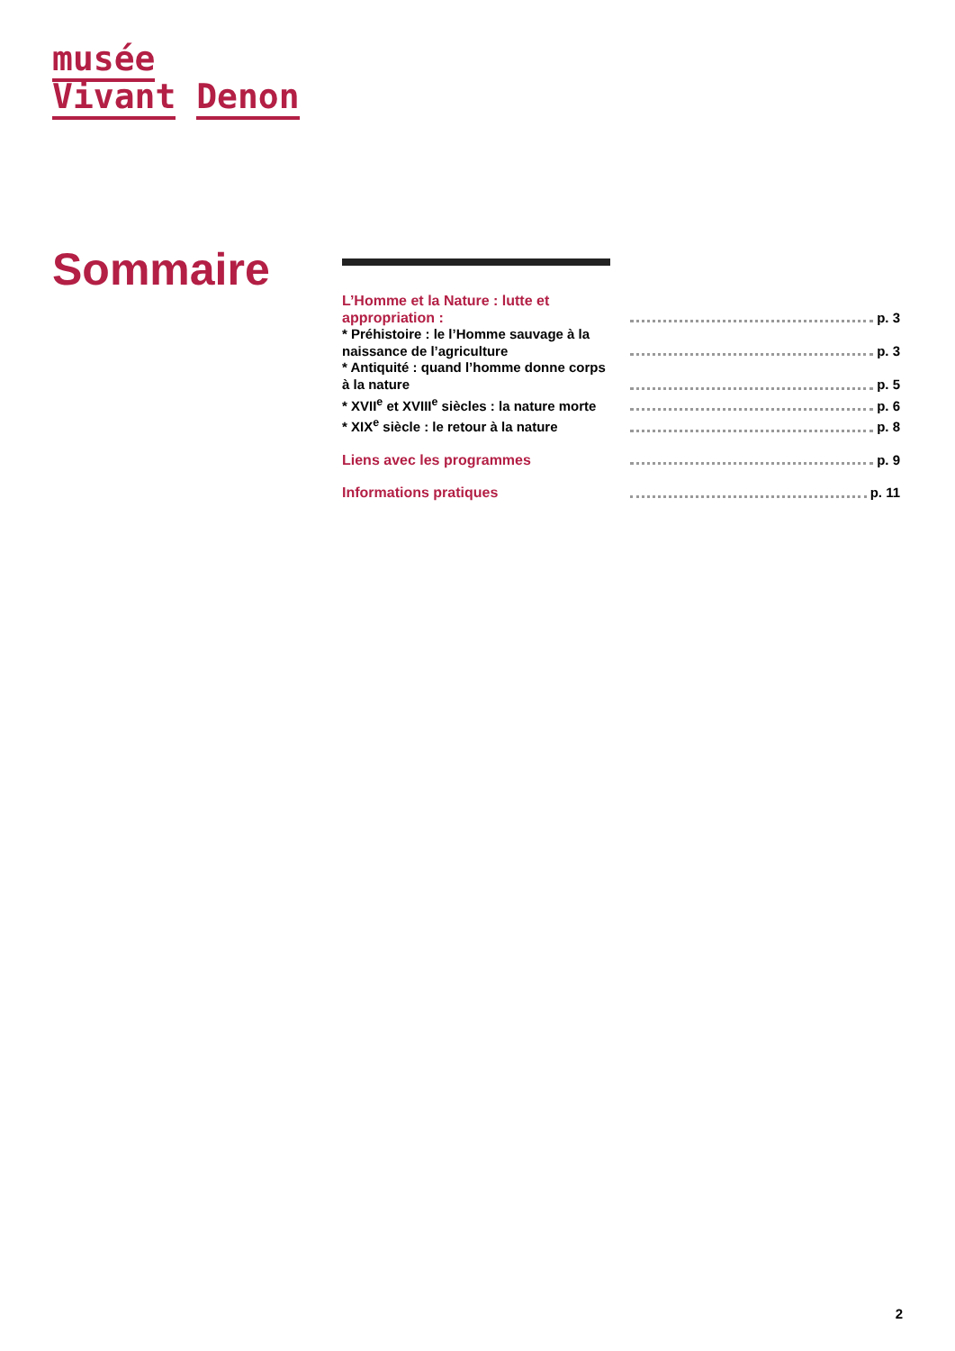musée
Vivant Denon
Sommaire
L’Homme et la Nature : lutte et appropriation :
p. 3
* Préhistoire : le l’Homme sauvage à la naissance de l’agriculture
p. 3
* Antiquité : quand l’homme donne corps à la nature
p. 5
* XVII<sup>e</sup> et XVIII<sup>e</sup> siècles : la nature morte
p. 6
* XIX<sup>e</sup> siècle : le retour à la nature
p. 8
Liens avec les programmes
p. 9
Informations pratiques
p. 11
2